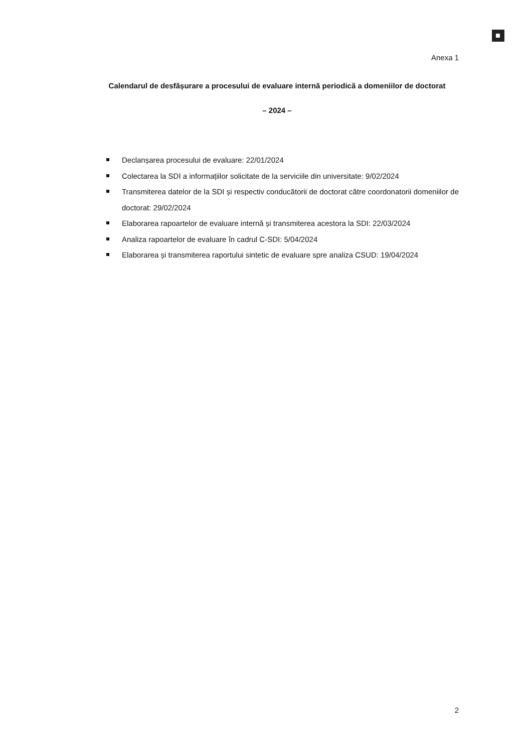Anexa 1
Calendarul de desfășurare a procesului de evaluare internă periodică a domeniilor de doctorat
– 2024 –
Declanșarea procesului de evaluare: 22/01/2024
Colectarea la SDI a informațiilor solicitate de la serviciile din universitate: 9/02/2024
Transmiterea datelor de la SDI și respectiv conducătorii de doctorat către coordonatorii domeniilor de doctorat: 29/02/2024
Elaborarea rapoartelor de evaluare internă și transmiterea acestora la SDI: 22/03/2024
Analiza rapoartelor de evaluare în cadrul C-SDI: 5/04/2024
Elaborarea și transmiterea raportului sintetic de evaluare spre analiza CSUD: 19/04/2024
2